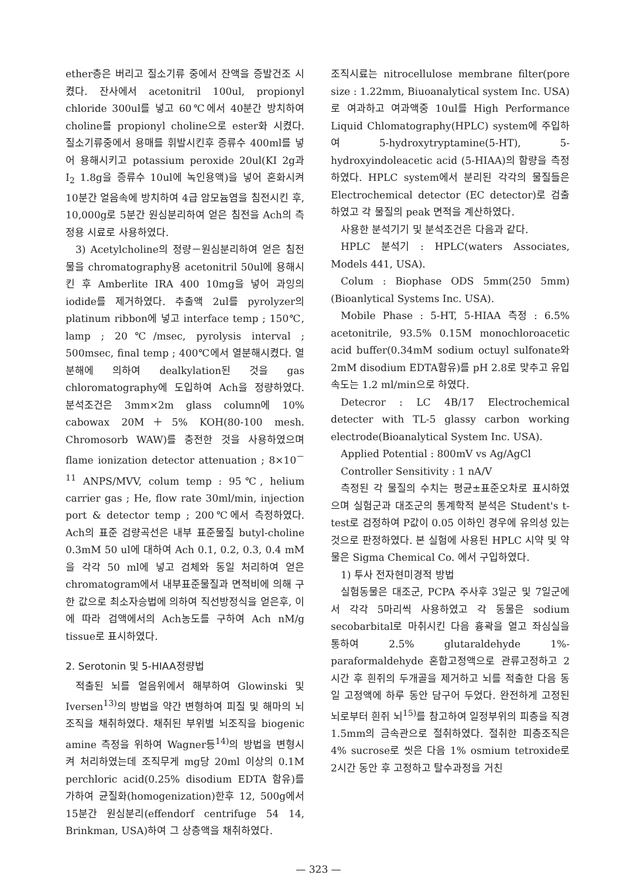ether층은 버리고 질소기류 중에서 잔액을 증발건조 시켰다. 잔사에서 acetonitril 100ul, propionyl chloride 300ul를 넣고 60℃에서 40분간 방치하여 choline를 propionyl choline으로 ester화 시켰다. 질소기류중에서 용매를 휘발시킨후 증류수 400ml를 넣어 용해시키고 potassium peroxide 20ul(KI 2g과 I<sub>2</sub> 1.8g을 증류수 10ul에 녹인용액)을 넣어 혼화시켜 10분간 얼음속에 방치하여 4급 암모늄염을 침전시킨 후, 10,000g로 5분간 원심분리하여 얻은 침전을 Ach의 측정용 시료로 사용하였다.
3) Acetylcholine의 정량－원심분리하여 얻은 침전물을 chromatography용 acetonitril 50ul에 용해시킨 후 Amberlite IRA 400 10mg을 넣어 과잉의 iodide를 제거하였다. 추출액 2ul를 pyrolyzer의 platinum ribbon에 넣고 interface temp ; 150℃, lamp ; 20℃/msec, pyrolysis interval ; 500msec, final temp ; 400℃에서 열분해시켰다. 열분해에 의하여 dealkylation된 것을 gas chloromatography에 도입하여 Ach을 정량하였다. 분석조건은 3mm×2m glass column에 10% cabowax 20M＋5% KOH(80-100 mesh. Chromosorb WAW)를 충전한 것을 사용하였으며 flame ionization detector attenuation ; 8×10<sup>－11</sup> ANPS/MVV, colum temp : 95℃, helium carrier gas ; He, flow rate 30ml/min, injection port & detector temp ; 200℃에서 측정하였다. Ach의 표준 검량곡선은 내부 표준물질 butyl-choline 0.3mM 50 ul에 대하여 Ach 0.1, 0.2, 0.3, 0.4 mM을 각각 50 ml에 넣고 검체와 동일 처리하여 얻은 chromatogram에서 내부표준물질과 면적비에 의해 구한 값으로 최소자승법에 의하여 직선방정식을 얻은후, 이에 따라 검액에서의 Ach농도를 구하여 Ach nM/g tissue로 표시하였다.
2. Serotonin 및 5-HIAA정량법
적출된 뇌를 얼음위에서 해부하여 Glowinski 및 Iversen<sup>13)</sup>의 방법을 약간 변형하여 피질 및 해마의 뇌조직을 채취하였다. 채취된 부위별 뇌조직을 biogenic amine 측정을 위하여 Wagner등<sup>14)</sup>의 방법을 변형시켜 처리하였는데 조직무게 mg당 20ml 이상의 0.1M perchloric acid(0.25% disodium EDTA 함유)를 가하여 균질화(homogenization)한후 12, 500g에서 15분간 원심분리(effendorf centrifuge 54 14, Brinkman, USA)하여 그 상층액을 채취하였다.
조직시료는 nitrocellulose membrane filter(pore size : 1.22mm, Biuoanalytical system Inc. USA)로 여과하고 여과액중 10ul를 High Performance Liquid Chlomatography(HPLC) system에 주입하여 5-hydroxytryptamine(5-HT), 5-hydroxyindoleacetic acid (5-HIAA)의 함량을 측정하였다. HPLC system에서 분리된 각각의 물질들은 Electrochemical detector (EC detector)로 검출하였고 각 물질의 peak 면적을 계산하였다.
사용한 분석기기 및 분석조건은 다음과 같다.
HPLC 분석기 : HPLC(waters Associates, Models 441, USA).
Colum : Biophase ODS 5mm(250 5mm)(Bioanlytical Systems Inc. USA).
Mobile Phase : 5-HT, 5-HIAA 측정 : 6.5% acetonitrile, 93.5% 0.15M monochloroacetic acid buffer(0.34mM sodium octuyl sulfonate와 2mM disodium EDTA함유)를 pH 2.8로 맞추고 유입속도는 1.2 ml/min으로 하였다.
Detecror : LC 4B/17 Electrochemical detecter with TL-5 glassy carbon working electrode(Bioanalytical System Inc. USA).
Applied Potential : 800mV vs Ag/AgCl
Controller Sensitivity : 1 nA/V
측정된 각 물질의 수치는 평균±표준오차로 표시하였으며 실험군과 대조군의 통계학적 분석은 Student's t-test로 검정하여 P값이 0.05 이하인 경우에 유의성 있는 것으로 판정하였다. 본 실험에 사용된 HPLC 시약 및 약물은 Sigma Chemical Co. 에서 구입하였다.
1) 투사 전자현미경적 방법
실험동물은 대조군, PCPA 주사후 3일군 및 7일군에서 각각 5마리씩 사용하였고 각 동물은 sodium secobarbital로 마취시킨 다음 흉곽을 열고 좌심실을 통하여 2.5% glutaraldehyde 1%-paraformaldehyde 혼합고정액으로 관류고정하고 2시간 후 흰쥐의 두개골을 제거하고 뇌를 적출한 다음 동일 고정액에 하루 동안 담구어 두었다. 완전하게 고정된 뇌로부터 흰쥐 뇌<sup>15)</sup>를 참고하여 일정부위의 피층을 직경 1.5mm의 금속관으로 절취하였다. 절취한 피층조직은 4% sucrose로 씻은 다음 1% osmium tetroxide로 2시간 동안 후 고정하고 탈수과정을 거친
— 323 —